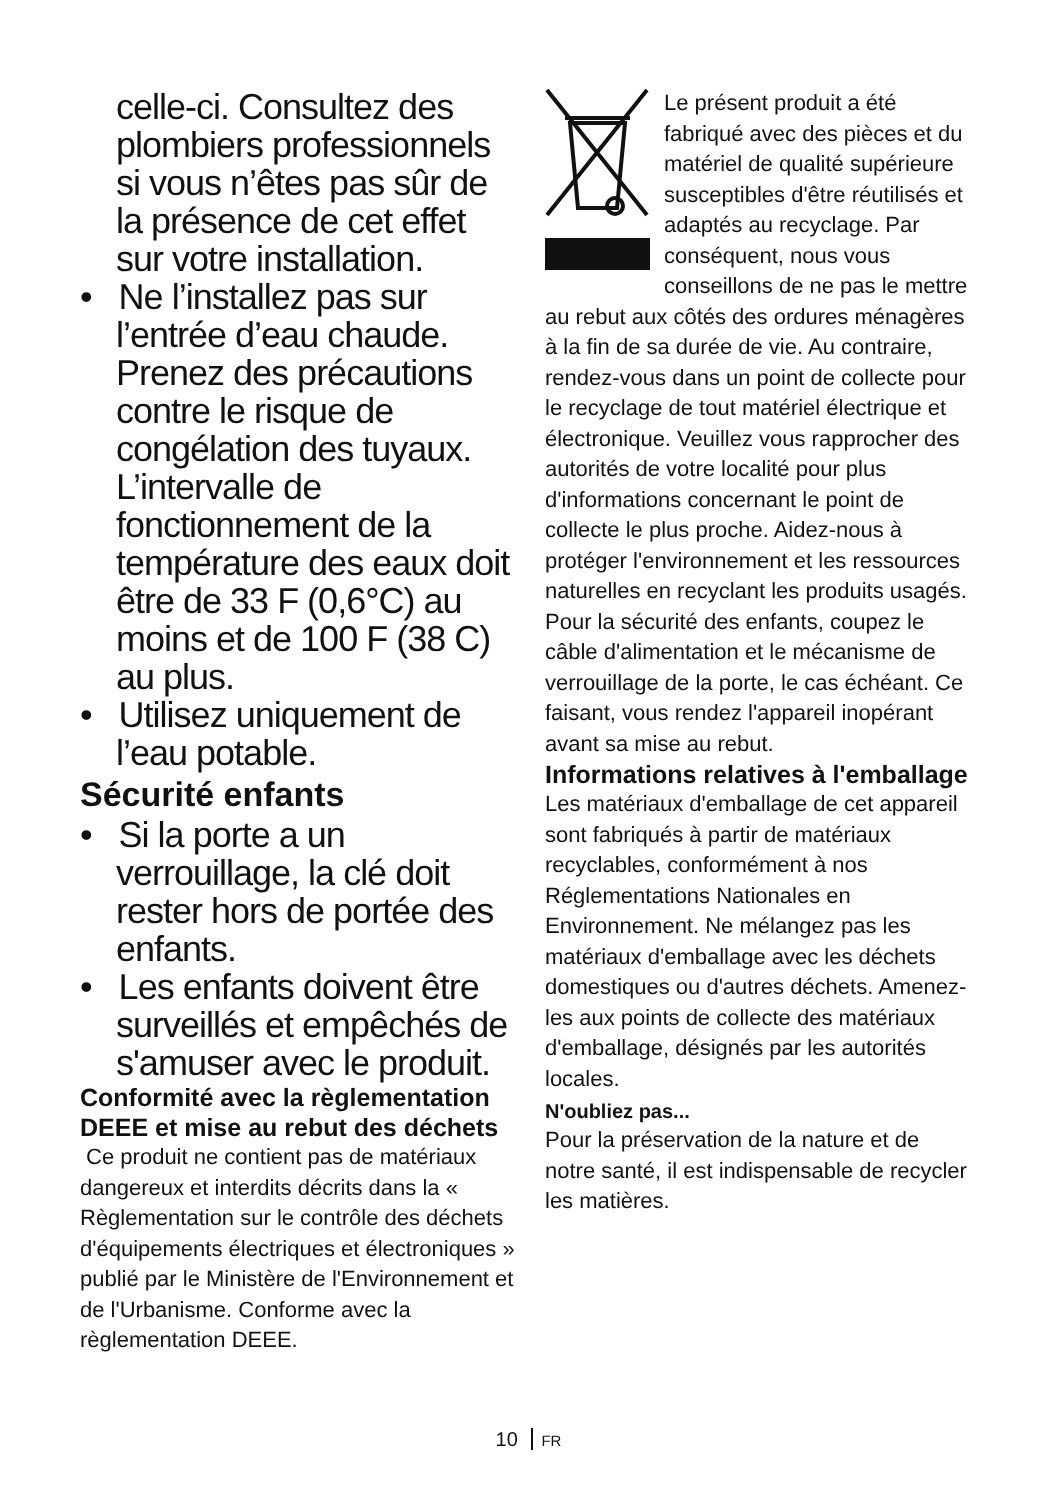celle-ci. Consultez des plombiers professionnels si vous n’êtes pas sûr de la présence de cet effet sur votre installation.
• Ne l’installez pas sur l’entrée d’eau chaude. Prenez des précautions contre le risque de congélation des tuyaux. L’intervalle de fonctionnement de la température des eaux doit être de 33 F (0,6°C) au moins et de 100 F (38 C) au plus.
• Utilisez uniquement de l’eau potable.
Sécurité enfants
• Si la porte a un verrouillage, la clé doit rester hors de portée des enfants.
• Les enfants doivent être surveillés et empêchés de s'amuser avec le produit.
Conformité avec la règlementation DEEE et mise au rebut des déchets
Ce produit ne contient pas de matériaux dangereux et interdits décrits dans la « Règlementation sur le contrôle des déchets d'équipements électriques et électroniques » publié par le Ministère de l'Environnement et de l'Urbanisme. Conforme avec la règlementation DEEE.
Le présent produit a été fabriqué avec des pièces et du matériel de qualité supérieure susceptibles d'être réutilisés et adaptés au recyclage. Par conséquent, nous vous conseillons de ne pas le mettre au rebut aux côtés des ordures ménagères à la fin de sa durée de vie. Au contraire, rendez-vous dans un point de collecte pour le recyclage de tout matériel électrique et électronique. Veuillez vous rapprocher des autorités de votre localité pour plus d'informations concernant le point de collecte le plus proche. Aidez-nous à protéger l'environnement et les ressources naturelles en recyclant les produits usagés. Pour la sécurité des enfants, coupez le câble d'alimentation et le mécanisme de verrouillage de la porte, le cas échéant. Ce faisant, vous rendez l'appareil inopérant avant sa mise au rebut.
Informations relatives à l'emballage
Les matériaux d'emballage de cet appareil sont fabriqués à partir de matériaux recyclables, conformément à nos Réglementations Nationales en Environnement. Ne mélangez pas les matériaux d'emballage avec les déchets domestiques ou d'autres déchets. Amenez-les aux points de collecte des matériaux d'emballage, désignés par les autorités locales.
N'oubliez pas...
Pour la préservation de la nature et de notre santé, il est indispensable de recycler les matières.
10 FR